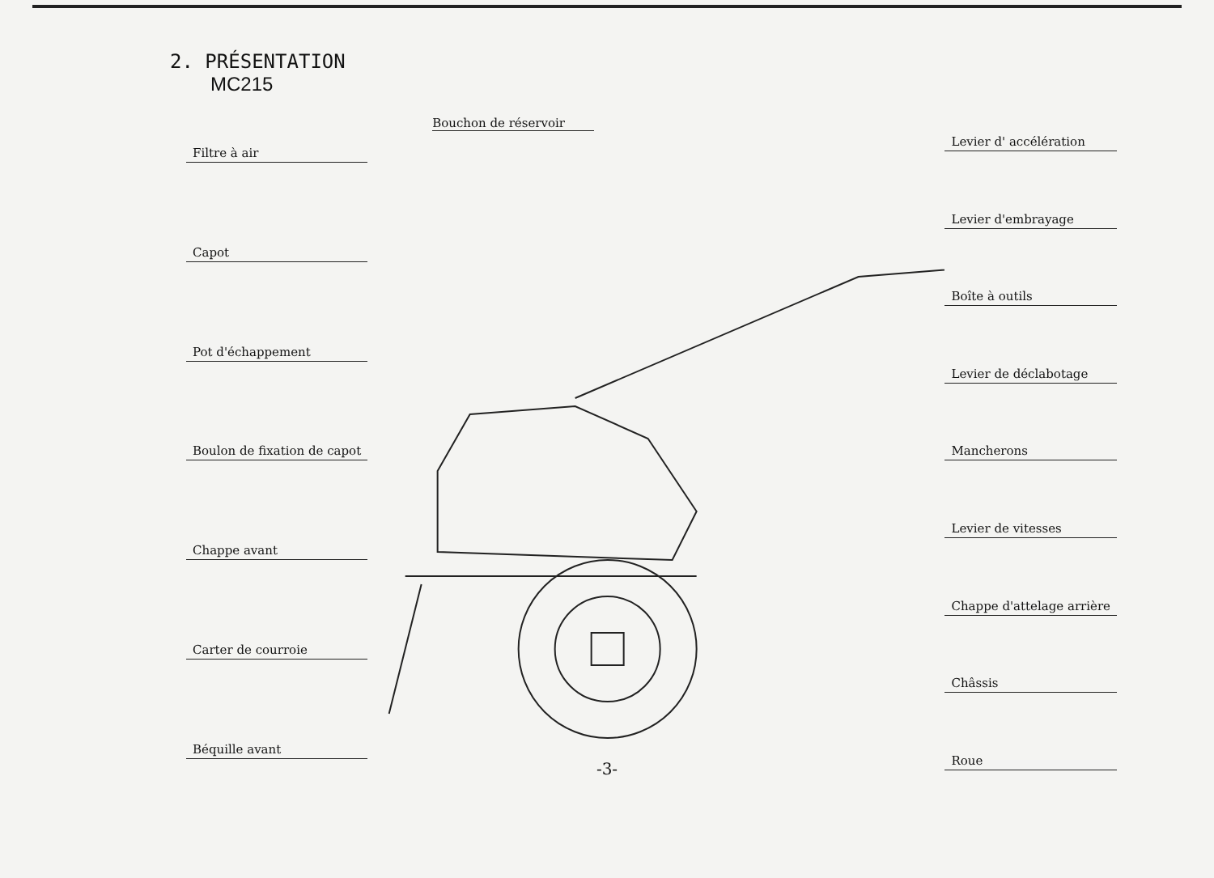2. PRÉSENTATION
MC215
Filtre à air
Capot
Pot d'échappement
Boulon de fixation de capot
Chappe avant
Carter de courroie
Béquille avant
Bouchon de réservoir
Levier d' accélération
Levier d'embrayage
Boîte à outils
Levier de déclabotage
Mancherons
Levier de vitesses
Chappe d'attelage arrière
Châssis
Roue
-3-